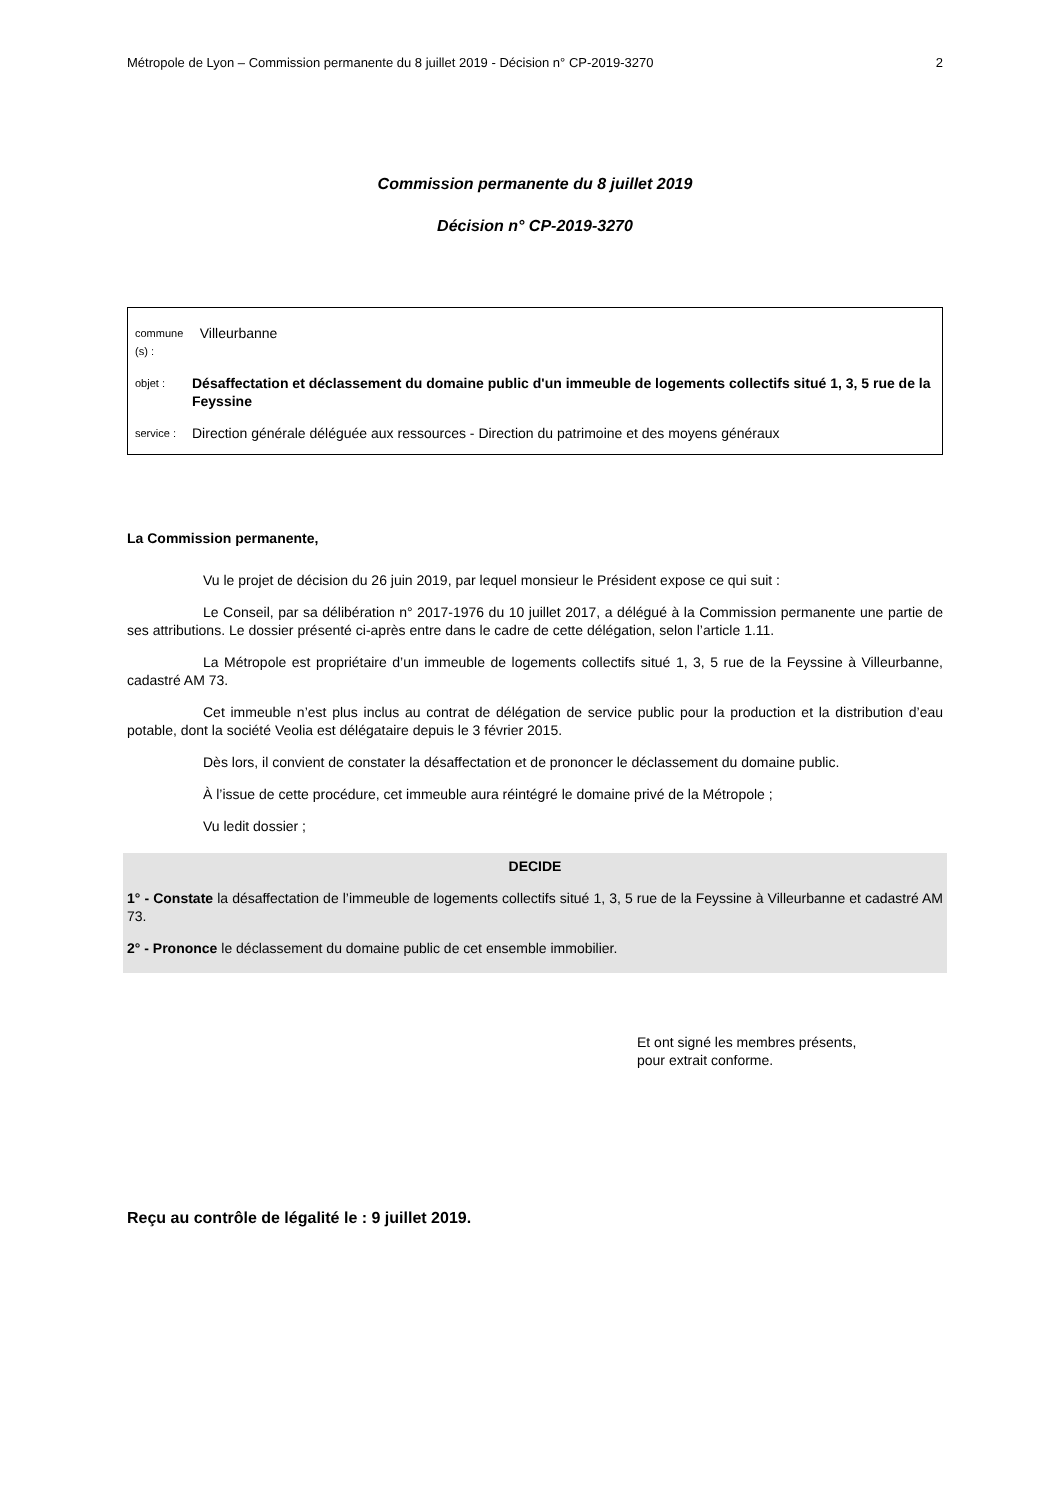Métropole de Lyon – Commission permanente du 8 juillet 2019 - Décision n° CP-2019-3270 2
Commission permanente du 8 juillet 2019
Décision n° CP-2019-3270
commune (s) : Villeurbanne
objet : Désaffectation et déclassement du domaine public d'un immeuble de logements collectifs situé 1, 3, 5 rue de la Feyssine
service : Direction générale déléguée aux ressources - Direction du patrimoine et des moyens généraux
La Commission permanente,
Vu le projet de décision du 26 juin 2019, par lequel monsieur le Président expose ce qui suit :
Le Conseil, par sa délibération n° 2017-1976 du 10 juillet 2017, a délégué à la Commission permanente une partie de ses attributions. Le dossier présenté ci-après entre dans le cadre de cette délégation, selon l’article 1.11.
La Métropole est propriétaire d’un immeuble de logements collectifs situé 1, 3, 5 rue de la Feyssine à Villeurbanne, cadastré AM 73.
Cet immeuble n’est plus inclus au contrat de délégation de service public pour la production et la distribution d’eau potable, dont la société Veolia est délégataire depuis le 3 février 2015.
Dès lors, il convient de constater la désaffectation et de prononcer le déclassement du domaine public.
À l’issue de cette procédure, cet immeuble aura réintégré le domaine privé de la Métropole ;
Vu ledit dossier ;
DECIDE
1° - Constate la désaffectation de l’immeuble de logements collectifs situé 1, 3, 5 rue de la Feyssine à Villeurbanne et cadastré AM 73.
2° - Prononce le déclassement du domaine public de cet ensemble immobilier.
Et ont signé les membres présents,
pour extrait conforme.
Reçu au contrôle de légalité le : 9 juillet 2019.